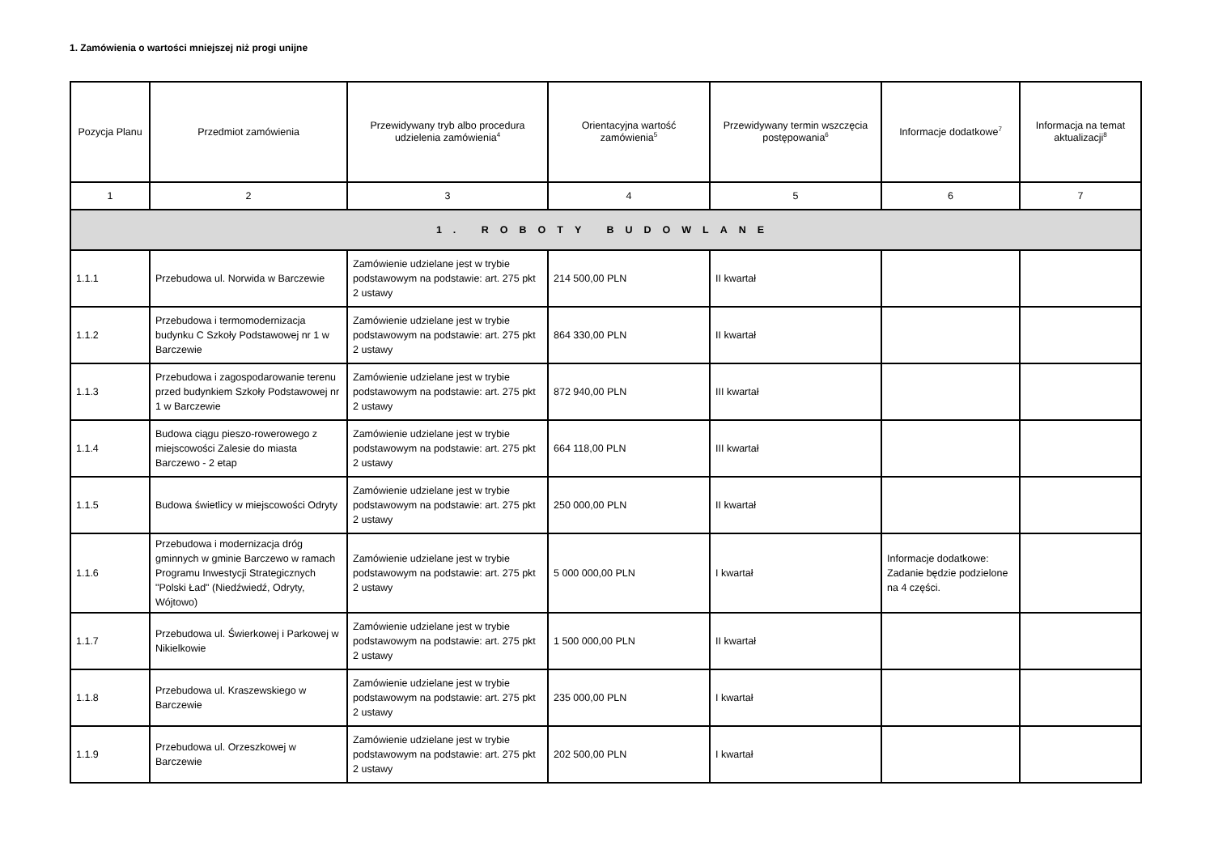1. Zamówienia o wartości mniejszej niż progi unijne
| Pozycja Planu | Przedmiot zamówienia | Przewidywany tryb albo procedura udzielenia zamówienia<sup>4</sup> | Orientacyjna wartość zamówienia<sup>5</sup> | Przewidywany termin wszczęcia postępowania<sup>6</sup> | Informacje dodatkowe<sup>7</sup> | Informacja na temat aktualizacji<sup>8</sup> |
| --- | --- | --- | --- | --- | --- | --- |
| 1 | 2 | 3 | 4 | 5 | 6 | 7 |
| 1. ROBOTY BUDOWLANE | | | | | | |
| 1.1.1 | Przebudowa ul. Norwida w Barczewie | Zamówienie udzielane jest w trybie podstawowym na podstawie: art. 275 pkt 2 ustawy | 214 500,00 PLN | II kwartał | | |
| 1.1.2 | Przebudowa i termomodernizacja budynku C Szkoły Podstawowej nr 1 w Barczewie | Zamówienie udzielane jest w trybie podstawowym na podstawie: art. 275 pkt 2 ustawy | 864 330,00 PLN | II kwartał | | |
| 1.1.3 | Przebudowa i zagospodarowanie terenu przed budynkiem Szkoły Podstawowej nr 1 w Barczewie | Zamówienie udzielane jest w trybie podstawowym na podstawie: art. 275 pkt 2 ustawy | 872 940,00 PLN | III kwartał | | |
| 1.1.4 | Budowa ciągu pieszo-rowerowego z miejscowości Zalesie do miasta Barczewo - 2 etap | Zamówienie udzielane jest w trybie podstawowym na podstawie: art. 275 pkt 2 ustawy | 664 118,00 PLN | III kwartał | | |
| 1.1.5 | Budowa świetlicy w miejscowości Odryty | Zamówienie udzielane jest w trybie podstawowym na podstawie: art. 275 pkt 2 ustawy | 250 000,00 PLN | II kwartał | | |
| 1.1.6 | Przebudowa i modernizacja dróg gminnych w gminie Barczewo w ramach Programu Inwestycji Strategicznych "Polski Ład" (Niedźwiedź, Odryty, Wójtowo) | Zamówienie udzielane jest w trybie podstawowym na podstawie: art. 275 pkt 2 ustawy | 5 000 000,00 PLN | I kwartał | Informacje dodatkowe: Zadanie będzie podzielone na 4 części. | |
| 1.1.7 | Przebudowa ul. Świerkowej i Parkowej w Nikielkowie | Zamówienie udzielane jest w trybie podstawowym na podstawie: art. 275 pkt 2 ustawy | 1 500 000,00 PLN | II kwartał | | |
| 1.1.8 | Przebudowa ul. Kraszewskiego w Barczewie | Zamówienie udzielane jest w trybie podstawowym na podstawie: art. 275 pkt 2 ustawy | 235 000,00 PLN | I kwartał | | |
| 1.1.9 | Przebudowa ul. Orzeszkowej w Barczewie | Zamówienie udzielane jest w trybie podstawowym na podstawie: art. 275 pkt 2 ustawy | 202 500,00 PLN | I kwartał | | |